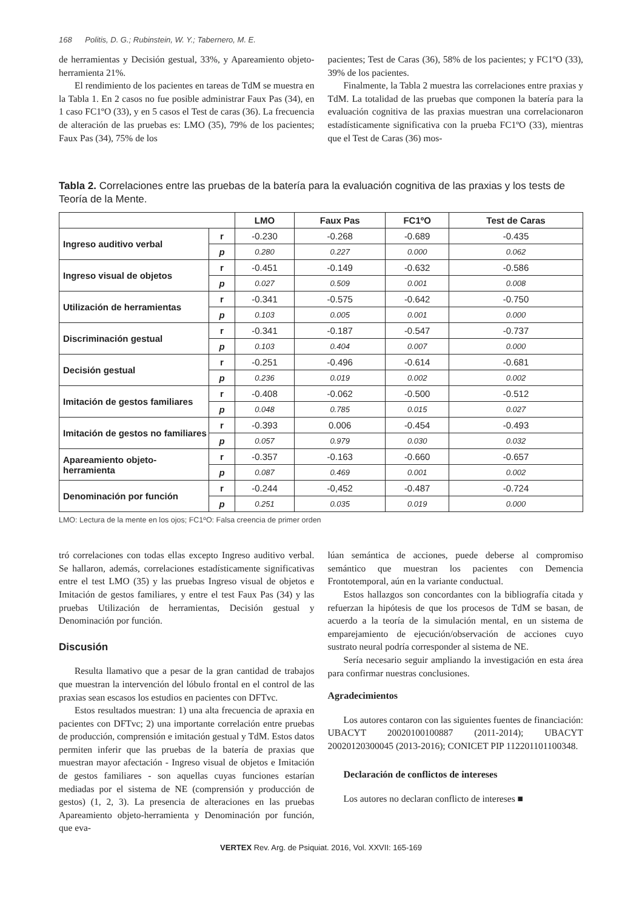168 Politis, D. G.; Rubinstein, W. Y.; Tabernero, M. E.
de herramientas y Decisión gestual, 33%, y Apareamiento objeto-herramienta 21%.
El rendimiento de los pacientes en tareas de TdM se muestra en la Tabla 1. En 2 casos no fue posible administrar Faux Pas (34), en 1 caso FC1ºO (33), y en 5 casos el Test de caras (36). La frecuencia de alteración de las pruebas es: LMO (35), 79% de los pacientes; Faux Pas (34), 75% de los
pacientes; Test de Caras (36), 58% de los pacientes; y FC1ºO (33), 39% de los pacientes.
Finalmente, la Tabla 2 muestra las correlaciones entre praxias y TdM. La totalidad de las pruebas que componen la batería para la evaluación cognitiva de las praxias muestran una correlacionaron estadísticamente significativa con la prueba FC1ºO (33), mientras que el Test de Caras (36) mos-
Tabla 2. Correlaciones entre las pruebas de la batería para la evaluación cognitiva de las praxias y los tests de Teoría de la Mente.
| | | LMO | Faux Pas | FC1ºO | Test de Caras |
| --- | --- | --- | --- | --- | --- |
| Ingreso auditivo verbal | r | -0.230 | -0.268 | -0.689 | -0.435 |
| | p | 0.280 | 0.227 | 0.000 | 0.062 |
| Ingreso visual de objetos | r | -0.451 | -0.149 | -0.632 | -0.586 |
| | p | 0.027 | 0.509 | 0.001 | 0.008 |
| Utilización de herramientas | r | -0.341 | -0.575 | -0.642 | -0.750 |
| | p | 0.103 | 0.005 | 0.001 | 0.000 |
| Discriminación gestual | r | -0.341 | -0.187 | -0.547 | -0.737 |
| | p | 0.103 | 0.404 | 0.007 | 0.000 |
| Decisión gestual | r | -0.251 | -0.496 | -0.614 | -0.681 |
| | p | 0.236 | 0.019 | 0.002 | 0.002 |
| Imitación de gestos familiares | r | -0.408 | -0.062 | -0.500 | -0.512 |
| | p | 0.048 | 0.785 | 0.015 | 0.027 |
| Imitación de gestos no familiares | r | -0.393 | 0.006 | -0.454 | -0.493 |
| | p | 0.057 | 0.979 | 0.030 | 0.032 |
| Apareamiento objeto-herramienta | r | -0.357 | -0.163 | -0.660 | -0.657 |
| | p | 0.087 | 0.469 | 0.001 | 0.002 |
| Denominación por función | r | -0.244 | -0,452 | -0.487 | -0.724 |
| | p | 0.251 | 0.035 | 0.019 | 0.000 |
LMO: Lectura de la mente en los ojos; FC1ºO: Falsa creencia de primer orden
tró correlaciones con todas ellas excepto Ingreso auditivo verbal. Se hallaron, además, correlaciones estadísticamente significativas entre el test LMO (35) y las pruebas Ingreso visual de objetos e Imitación de gestos familiares, y entre el test Faux Pas (34) y las pruebas Utilización de herramientas, Decisión gestual y Denominación por función.
Discusión
Resulta llamativo que a pesar de la gran cantidad de trabajos que muestran la intervención del lóbulo frontal en el control de las praxias sean escasos los estudios en pacientes con DFTvc.
Estos resultados muestran: 1) una alta frecuencia de apraxia en pacientes con DFTvc; 2) una importante correlación entre pruebas de producción, comprensión e imitación gestual y TdM. Estos datos permiten inferir que las pruebas de la batería de praxias que muestran mayor afectación - Ingreso visual de objetos e Imitación de gestos familiares - son aquellas cuyas funciones estarían mediadas por el sistema de NE (comprensión y producción de gestos) (1, 2, 3). La presencia de alteraciones en las pruebas Apareamiento objeto-herramienta y Denominación por función, que eva-
lúan semántica de acciones, puede deberse al compromiso semántico que muestran los pacientes con Demencia Frontotemporal, aún en la variante conductual.
Estos hallazgos son concordantes con la bibliografía citada y refuerzan la hipótesis de que los procesos de TdM se basan, de acuerdo a la teoría de la simulación mental, en un sistema de emparejamiento de ejecución/observación de acciones cuyo sustrato neural podría corresponder al sistema de NE.
Sería necesario seguir ampliando la investigación en esta área para confirmar nuestras conclusiones.
Agradecimientos
Los autores contaron con las siguientes fuentes de financiación: UBACYT 20020100100887 (2011-2014); UBACYT 20020120300045 (2013-2016); CONICET PIP 112201101100348.
Declaración de conflictos de intereses
Los autores no declaran conflicto de intereses ■
VERTEX Rev. Arg. de Psiquiat. 2016, Vol. XXVII: 165-169